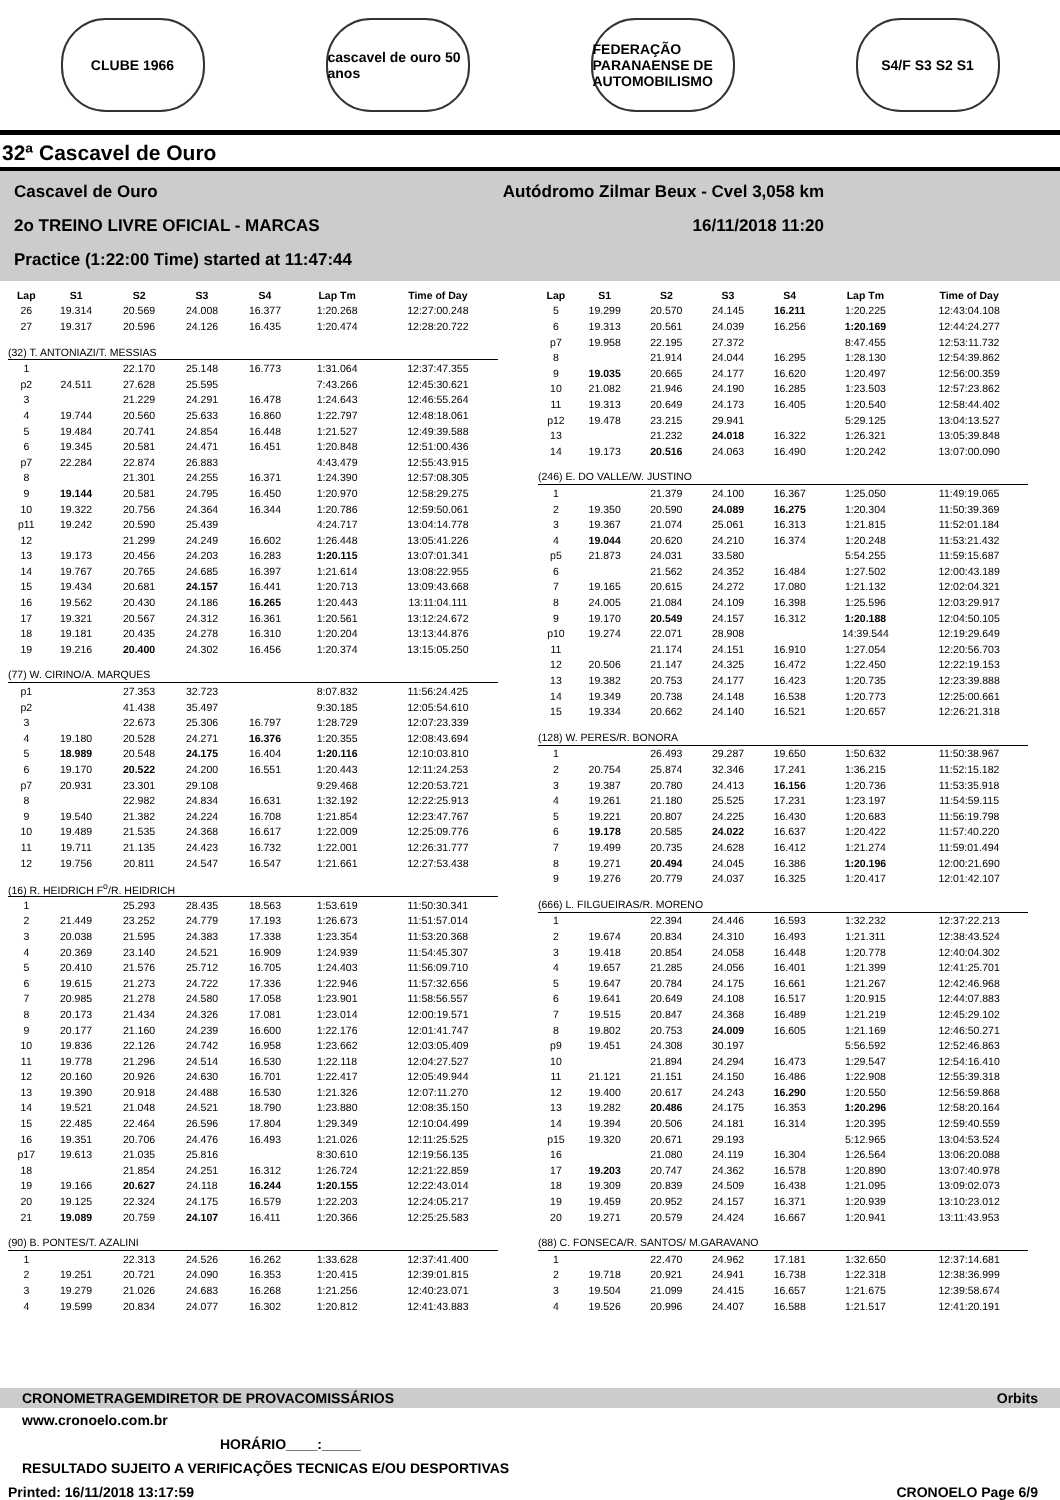CLUBE 1966
cascavel de ouro 50 anos
FEDERAÇÃO PARANAENSE DE AUTOMOBILISMO
S4/F S3 S2 S1
32ª Cascavel de Ouro
Cascavel de Ouro Autódromo Zilmar Beux - Cvel 3,058 km
2o TREINO LIVRE OFICIAL - MARCAS 16/11/2018 11:20
Practice (1:22:00 Time) started at 11:47:44
| Lap | S1 | S2 | S3 | S4 | Lap Tm | Time of Day |
| --- | --- | --- | --- | --- | --- | --- |
| 26 | 19.314 | 20.569 | 24.008 | 16.377 | 1:20.268 | 12:27:00.248 |
| 27 | 19.317 | 20.596 | 24.126 | 16.435 | 1:20.474 | 12:28:20.722 |
| (32) T. ANTONIAZI/T. MESSIAS | | | | | | |
| 1 | | 22.170 | 25.148 | 16.773 | 1:31.064 | 12:37:47.355 |
| p2 | 24.511 | 27.628 | 25.595 | | 7:43.266 | 12:45:30.621 |
| 3 | | 21.229 | 24.291 | 16.478 | 1:24.643 | 12:46:55.264 |
| 4 | 19.744 | 20.560 | 25.633 | 16.860 | 1:22.797 | 12:48:18.061 |
| 5 | 19.484 | 20.741 | 24.854 | 16.448 | 1:21.527 | 12:49:39.588 |
| 6 | 19.345 | 20.581 | 24.471 | 16.451 | 1:20.848 | 12:51:00.436 |
| p7 | 22.284 | 22.874 | 26.883 | | 4:43.479 | 12:55:43.915 |
| 8 | | 21.301 | 24.255 | 16.371 | 1:24.390 | 12:57:08.305 |
| 9 | 19.144 | 20.581 | 24.795 | 16.450 | 1:20.970 | 12:58:29.275 |
| 10 | 19.322 | 20.756 | 24.364 | 16.344 | 1:20.786 | 12:59:50.061 |
| p11 | 19.242 | 20.590 | 25.439 | | 4:24.717 | 13:04:14.778 |
| 12 | | 21.299 | 24.249 | 16.602 | 1:26.448 | 13:05:41.226 |
| 13 | 19.173 | 20.456 | 24.203 | 16.283 | 1:20.115 | 13:07:01.341 |
| 14 | 19.767 | 20.765 | 24.685 | 16.397 | 1:21.614 | 13:08:22.955 |
| 15 | 19.434 | 20.681 | 24.157 | 16.441 | 1:20.713 | 13:09:43.668 |
| 16 | 19.562 | 20.430 | 24.186 | 16.265 | 1:20.443 | 13:11:04.111 |
| 17 | 19.321 | 20.567 | 24.312 | 16.361 | 1:20.561 | 13:12:24.672 |
| 18 | 19.181 | 20.435 | 24.278 | 16.310 | 1:20.204 | 13:13:44.876 |
| 19 | 19.216 | 20.400 | 24.302 | 16.456 | 1:20.374 | 13:15:05.250 |
| (77) W. CIRINO/A. MARQUES | | | | | | |
| p1 | | 27.353 | 32.723 | | 8:07.832 | 11:56:24.425 |
| p2 | | 41.438 | 35.497 | | 9:30.185 | 12:05:54.610 |
| 3 | | 22.673 | 25.306 | 16.797 | 1:28.729 | 12:07:23.339 |
| 4 | 19.180 | 20.528 | 24.271 | 16.376 | 1:20.355 | 12:08:43.694 |
| 5 | 18.989 | 20.548 | 24.175 | 16.404 | 1:20.116 | 12:10:03.810 |
| 6 | 19.170 | 20.522 | 24.200 | 16.551 | 1:20.443 | 12:11:24.253 |
| p7 | 20.931 | 23.301 | 29.108 | | 9:29.468 | 12:20:53.721 |
| 8 | | 22.982 | 24.834 | 16.631 | 1:32.192 | 12:22:25.913 |
| 9 | 19.540 | 21.382 | 24.224 | 16.708 | 1:21.854 | 12:23:47.767 |
| 10 | 19.489 | 21.535 | 24.368 | 16.617 | 1:22.009 | 12:25:09.776 |
| 11 | 19.711 | 21.135 | 24.423 | 16.732 | 1:22.001 | 12:26:31.777 |
| 12 | 19.756 | 20.811 | 24.547 | 16.547 | 1:21.661 | 12:27:53.438 |
| (16) R. HEIDRICH F<sup>o</sup>/R. HEIDRICH | | | | | | |
| 1 | | 25.293 | 28.435 | 18.563 | 1:53.619 | 11:50:30.341 |
| 2 | 21.449 | 23.252 | 24.779 | 17.193 | 1:26.673 | 11:51:57.014 |
| 3 | 20.038 | 21.595 | 24.383 | 17.338 | 1:23.354 | 11:53:20.368 |
| 4 | 20.369 | 23.140 | 24.521 | 16.909 | 1:24.939 | 11:54:45.307 |
| 5 | 20.410 | 21.576 | 25.712 | 16.705 | 1:24.403 | 11:56:09.710 |
| 6 | 19.615 | 21.273 | 24.722 | 17.336 | 1:22.946 | 11:57:32.656 |
| 7 | 20.985 | 21.278 | 24.580 | 17.058 | 1:23.901 | 11:58:56.557 |
| 8 | 20.173 | 21.434 | 24.326 | 17.081 | 1:23.014 | 12:00:19.571 |
| 9 | 20.177 | 21.160 | 24.239 | 16.600 | 1:22.176 | 12:01:41.747 |
| 10 | 19.836 | 22.126 | 24.742 | 16.958 | 1:23.662 | 12:03:05.409 |
| 11 | 19.778 | 21.296 | 24.514 | 16.530 | 1:22.118 | 12:04:27.527 |
| 12 | 20.160 | 20.926 | 24.630 | 16.701 | 1:22.417 | 12:05:49.944 |
| 13 | 19.390 | 20.918 | 24.488 | 16.530 | 1:21.326 | 12:07:11.270 |
| 14 | 19.521 | 21.048 | 24.521 | 18.790 | 1:23.880 | 12:08:35.150 |
| 15 | 22.485 | 22.464 | 26.596 | 17.804 | 1:29.349 | 12:10:04.499 |
| 16 | 19.351 | 20.706 | 24.476 | 16.493 | 1:21.026 | 12:11:25.525 |
| p17 | 19.613 | 21.035 | 25.816 | | 8:30.610 | 12:19:56.135 |
| 18 | | 21.854 | 24.251 | 16.312 | 1:26.724 | 12:21:22.859 |
| 19 | 19.166 | 20.627 | 24.118 | 16.244 | 1:20.155 | 12:22:43.014 |
| 20 | 19.125 | 22.324 | 24.175 | 16.579 | 1:22.203 | 12:24:05.217 |
| 21 | 19.089 | 20.759 | 24.107 | 16.411 | 1:20.366 | 12:25:25.583 |
| (90) B. PONTES/T. AZALINI | | | | | | |
| 1 | | 22.313 | 24.526 | 16.262 | 1:33.628 | 12:37:41.400 |
| 2 | 19.251 | 20.721 | 24.090 | 16.353 | 1:20.415 | 12:39:01.815 |
| 3 | 19.279 | 21.026 | 24.683 | 16.268 | 1:21.256 | 12:40:23.071 |
| 4 | 19.599 | 20.834 | 24.077 | 16.302 | 1:20.812 | 12:41:43.883 |
| Lap | S1 | S2 | S3 | S4 | Lap Tm | Time of Day |
| --- | --- | --- | --- | --- | --- | --- |
| 5 | 19.299 | 20.570 | 24.145 | 16.211 | 1:20.225 | 12:43:04.108 |
| 6 | 19.313 | 20.561 | 24.039 | 16.256 | 1:20.169 | 12:44:24.277 |
| p7 | 19.958 | 22.195 | 27.372 | | 8:47.455 | 12:53:11.732 |
| 8 | | 21.914 | 24.044 | 16.295 | 1:28.130 | 12:54:39.862 |
| 9 | 19.035 | 20.665 | 24.177 | 16.620 | 1:20.497 | 12:56:00.359 |
| 10 | 21.082 | 21.946 | 24.190 | 16.285 | 1:23.503 | 12:57:23.862 |
| 11 | 19.313 | 20.649 | 24.173 | 16.405 | 1:20.540 | 12:58:44.402 |
| p12 | 19.478 | 23.215 | 29.941 | | 5:29.125 | 13:04:13.527 |
| 13 | | 21.232 | 24.018 | 16.322 | 1:26.321 | 13:05:39.848 |
| 14 | 19.173 | 20.516 | 24.063 | 16.490 | 1:20.242 | 13:07:00.090 |
| (246) E. DO VALLE/W. JUSTINO | | | | | | |
| 1 | | 21.379 | 24.100 | 16.367 | 1:25.050 | 11:49:19.065 |
| 2 | 19.350 | 20.590 | 24.089 | 16.275 | 1:20.304 | 11:50:39.369 |
| 3 | 19.367 | 21.074 | 25.061 | 16.313 | 1:21.815 | 11:52:01.184 |
| 4 | 19.044 | 20.620 | 24.210 | 16.374 | 1:20.248 | 11:53:21.432 |
| p5 | 21.873 | 24.031 | 33.580 | | 5:54.255 | 11:59:15.687 |
| 6 | | 21.562 | 24.352 | 16.484 | 1:27.502 | 12:00:43.189 |
| 7 | 19.165 | 20.615 | 24.272 | 17.080 | 1:21.132 | 12:02:04.321 |
| 8 | 24.005 | 21.084 | 24.109 | 16.398 | 1:25.596 | 12:03:29.917 |
| 9 | 19.170 | 20.549 | 24.157 | 16.312 | 1:20.188 | 12:04:50.105 |
| p10 | 19.274 | 22.071 | 28.908 | | 14:39.544 | 12:19:29.649 |
| 11 | | 21.174 | 24.151 | 16.910 | 1:27.054 | 12:20:56.703 |
| 12 | 20.506 | 21.147 | 24.325 | 16.472 | 1:22.450 | 12:22:19.153 |
| 13 | 19.382 | 20.753 | 24.177 | 16.423 | 1:20.735 | 12:23:39.888 |
| 14 | 19.349 | 20.738 | 24.148 | 16.538 | 1:20.773 | 12:25:00.661 |
| 15 | 19.334 | 20.662 | 24.140 | 16.521 | 1:20.657 | 12:26:21.318 |
| (128) W. PERES/R. BONORA | | | | | | |
| 1 | | 26.493 | 29.287 | 19.650 | 1:50.632 | 11:50:38.967 |
| 2 | 20.754 | 25.874 | 32.346 | 17.241 | 1:36.215 | 11:52:15.182 |
| 3 | 19.387 | 20.780 | 24.413 | 16.156 | 1:20.736 | 11:53:35.918 |
| 4 | 19.261 | 21.180 | 25.525 | 17.231 | 1:23.197 | 11:54:59.115 |
| 5 | 19.221 | 20.807 | 24.225 | 16.430 | 1:20.683 | 11:56:19.798 |
| 6 | 19.178 | 20.585 | 24.022 | 16.637 | 1:20.422 | 11:57:40.220 |
| 7 | 19.499 | 20.735 | 24.628 | 16.412 | 1:21.274 | 11:59:01.494 |
| 8 | 19.271 | 20.494 | 24.045 | 16.386 | 1:20.196 | 12:00:21.690 |
| 9 | 19.276 | 20.779 | 24.037 | 16.325 | 1:20.417 | 12:01:42.107 |
| (666) L. FILGUEIRAS/R. MORENO | | | | | | |
| 1 | | 22.394 | 24.446 | 16.593 | 1:32.232 | 12:37:22.213 |
| 2 | 19.674 | 20.834 | 24.310 | 16.493 | 1:21.311 | 12:38:43.524 |
| 3 | 19.418 | 20.854 | 24.058 | 16.448 | 1:20.778 | 12:40:04.302 |
| 4 | 19.657 | 21.285 | 24.056 | 16.401 | 1:21.399 | 12:41:25.701 |
| 5 | 19.647 | 20.784 | 24.175 | 16.661 | 1:21.267 | 12:42:46.968 |
| 6 | 19.641 | 20.649 | 24.108 | 16.517 | 1:20.915 | 12:44:07.883 |
| 7 | 19.515 | 20.847 | 24.368 | 16.489 | 1:21.219 | 12:45:29.102 |
| 8 | 19.802 | 20.753 | 24.009 | 16.605 | 1:21.169 | 12:46:50.271 |
| p9 | 19.451 | 24.308 | 30.197 | | 5:56.592 | 12:52:46.863 |
| 10 | | 21.894 | 24.294 | 16.473 | 1:29.547 | 12:54:16.410 |
| 11 | 21.121 | 21.151 | 24.150 | 16.486 | 1:22.908 | 12:55:39.318 |
| 12 | 19.400 | 20.617 | 24.243 | 16.290 | 1:20.550 | 12:56:59.868 |
| 13 | 19.282 | 20.486 | 24.175 | 16.353 | 1:20.296 | 12:58:20.164 |
| 14 | 19.394 | 20.506 | 24.181 | 16.314 | 1:20.395 | 12:59:40.559 |
| p15 | 19.320 | 20.671 | 29.193 | | 5:12.965 | 13:04:53.524 |
| 16 | | 21.080 | 24.119 | 16.304 | 1:26.564 | 13:06:20.088 |
| 17 | 19.203 | 20.747 | 24.362 | 16.578 | 1:20.890 | 13:07:40.978 |
| 18 | 19.309 | 20.839 | 24.509 | 16.438 | 1:21.095 | 13:09:02.073 |
| 19 | 19.459 | 20.952 | 24.157 | 16.371 | 1:20.939 | 13:10:23.012 |
| 20 | 19.271 | 20.579 | 24.424 | 16.667 | 1:20.941 | 13:11:43.953 |
| (88) C. FONSECA/R. SANTOS/ M.GARAVANO | | | | | | |
| 1 | | 22.470 | 24.962 | 17.181 | 1:32.650 | 12:37:14.681 |
| 2 | 19.718 | 20.921 | 24.941 | 16.738 | 1:22.318 | 12:38:36.999 |
| 3 | 19.504 | 21.099 | 24.415 | 16.657 | 1:21.675 | 12:39:58.674 |
| 4 | 19.526 | 20.996 | 24.407 | 16.588 | 1:21.517 | 12:41:20.191 |
CRONOMETRAGEM DIRETOR DE PROVA COMISSÁRIOS Orbits
www.cronoelo.com.br
HORÁRIO____:_____
RESULTADO SUJEITO A VERIFICAÇÕES TECNICAS E/OU DESPORTIVAS
Printed: 16/11/2018 13:17:59 CRONOELO Page 6/9